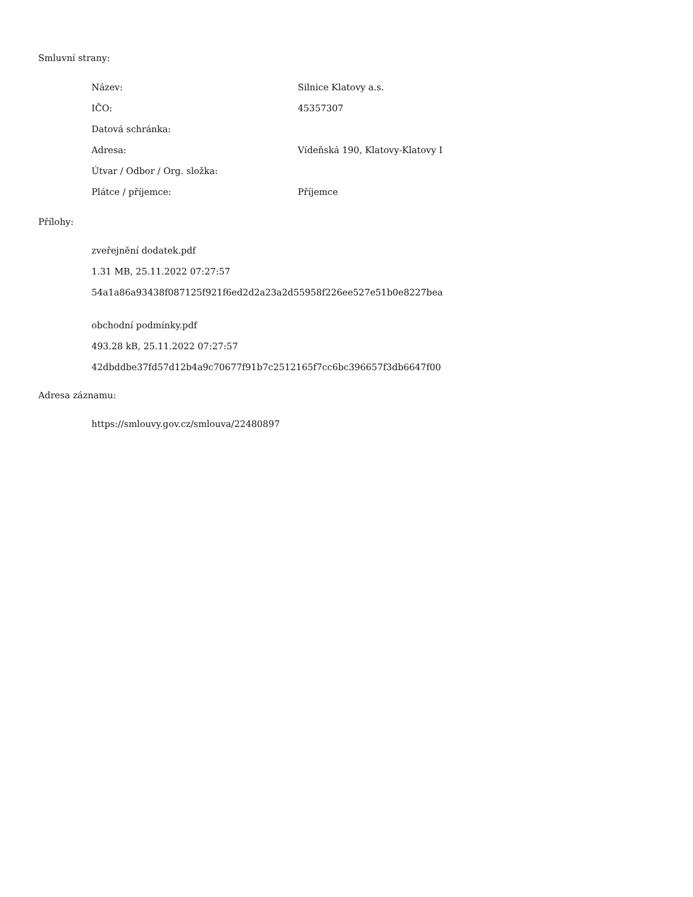Smluvní strany:
| Název: | Silnice Klatovy a.s. |
| IČO: | 45357307 |
| Datová schránka: | |
| Adresa: | Vídeňská 190, Klatovy-Klatovy I |
| Útvar / Odbor / Org. složka: | |
| Plátce / příjemce: | Příjemce |
Přílohy:
zveřejnění dodatek.pdf
1.31 MB, 25.11.2022 07:27:57
54a1a86a93438f087125f921f6ed2d2a23a2d55958f226ee527e51b0e8227bea
obchodní podmínky.pdf
493.28 kB, 25.11.2022 07:27:57
42dbddbe37fd57d12b4a9c70677f91b7c2512165f7cc6bc396657f3db6647f00
Adresa záznamu:
https://smlouvy.gov.cz/smlouva/22480897